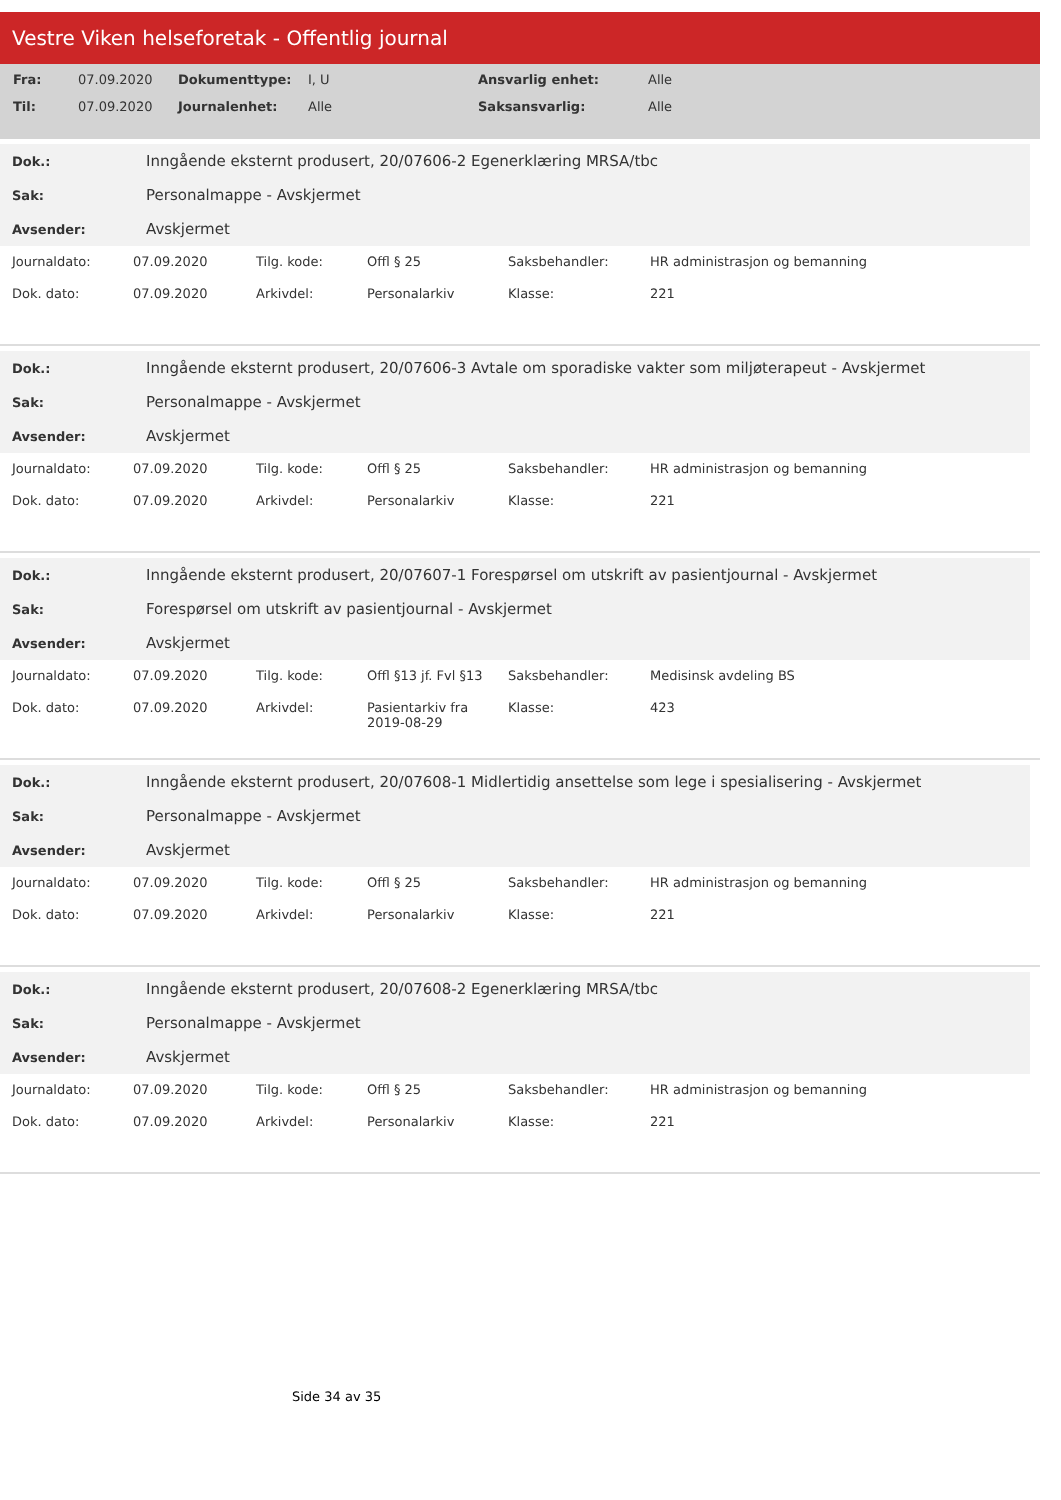Vestre Viken helseforetak - Offentlig journal
| Fra: | 07.09.2020 | Dokumenttype: | I, U | Ansvarlig enhet: | Alle |
| Til: | 07.09.2020 | Journalenhet: | Alle | Saksansvarlig: | Alle |
| Dok.: | Inngående eksternt produsert, 20/07606-2 Egenerklæring MRSA/tbc |
| Sak: | Personalmappe - Avskjermet |
| Avsender: | Avskjermet |
| Journaldato: | 07.09.2020 | Tilg. kode: | Offl § 25 | Saksbehandler: | HR administrasjon og bemanning |
| Dok. dato: | 07.09.2020 | Arkivdel: | Personalarkiv | Klasse: | 221 |
| Dok.: | Inngående eksternt produsert, 20/07606-3 Avtale om sporadiske vakter som miljøterapeut - Avskjermet |
| Sak: | Personalmappe - Avskjermet |
| Avsender: | Avskjermet |
| Journaldato: | 07.09.2020 | Tilg. kode: | Offl § 25 | Saksbehandler: | HR administrasjon og bemanning |
| Dok. dato: | 07.09.2020 | Arkivdel: | Personalarkiv | Klasse: | 221 |
| Dok.: | Inngående eksternt produsert, 20/07607-1 Forespørsel om utskrift av pasientjournal - Avskjermet |
| Sak: | Forespørsel om utskrift av pasientjournal - Avskjermet |
| Avsender: | Avskjermet |
| Journaldato: | 07.09.2020 | Tilg. kode: | Offl §13 jf. Fvl §13 | Saksbehandler: | Medisinsk avdeling BS |
| Dok. dato: | 07.09.2020 | Arkivdel: | Pasientarkiv fra 2019-08-29 | Klasse: | 423 |
| Dok.: | Inngående eksternt produsert, 20/07608-1 Midlertidig ansettelse som lege i spesialisering - Avskjermet |
| Sak: | Personalmappe - Avskjermet |
| Avsender: | Avskjermet |
| Journaldato: | 07.09.2020 | Tilg. kode: | Offl § 25 | Saksbehandler: | HR administrasjon og bemanning |
| Dok. dato: | 07.09.2020 | Arkivdel: | Personalarkiv | Klasse: | 221 |
| Dok.: | Inngående eksternt produsert, 20/07608-2 Egenerklæring MRSA/tbc |
| Sak: | Personalmappe - Avskjermet |
| Avsender: | Avskjermet |
| Journaldato: | 07.09.2020 | Tilg. kode: | Offl § 25 | Saksbehandler: | HR administrasjon og bemanning |
| Dok. dato: | 07.09.2020 | Arkivdel: | Personalarkiv | Klasse: | 221 |
Side 34 av 35